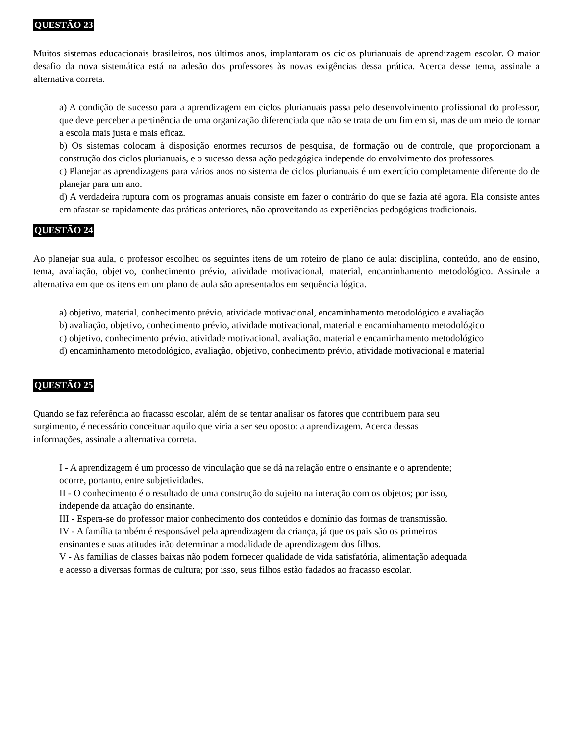QUESTÃO 23
Muitos sistemas educacionais brasileiros, nos últimos anos, implantaram os ciclos plurianuais de aprendizagem escolar. O maior desafio da nova sistemática está na adesão dos professores às novas exigências dessa prática. Acerca desse tema, assinale a alternativa correta.
a) A condição de sucesso para a aprendizagem em ciclos plurianuais passa pelo desenvolvimento profissional do professor, que deve perceber a pertinência de uma organização diferenciada que não se trata de um fim em si, mas de um meio de tornar a escola mais justa e mais eficaz.
b) Os sistemas colocam à disposição enormes recursos de pesquisa, de formação ou de controle, que proporcionam a construção dos ciclos plurianuais, e o sucesso dessa ação pedagógica independe do envolvimento dos professores.
c) Planejar as aprendizagens para vários anos no sistema de ciclos plurianuais é um exercício completamente diferente do de planejar para um ano.
d) A verdadeira ruptura com os programas anuais consiste em fazer o contrário do que se fazia até agora. Ela consiste antes em afastar-se rapidamente das práticas anteriores, não aproveitando as experiências pedagógicas tradicionais.
QUESTÃO 24
Ao planejar sua aula, o professor escolheu os seguintes itens de um roteiro de plano de aula: disciplina, conteúdo, ano de ensino, tema, avaliação, objetivo, conhecimento prévio, atividade motivacional, material, encaminhamento metodológico. Assinale a alternativa em que os itens em um plano de aula são apresentados em sequência lógica.
a) objetivo, material, conhecimento prévio, atividade motivacional, encaminhamento metodológico e avaliação
b) avaliação, objetivo, conhecimento prévio, atividade motivacional, material e encaminhamento metodológico
c) objetivo, conhecimento prévio, atividade motivacional, avaliação, material e encaminhamento metodológico
d) encaminhamento metodológico, avaliação, objetivo, conhecimento prévio, atividade motivacional e material
QUESTÃO 25
Quando se faz referência ao fracasso escolar, além de se tentar analisar os fatores que contribuem para seu
surgimento, é necessário conceituar aquilo que viria a ser seu oposto: a aprendizagem. Acerca dessas
informações, assinale a alternativa correta.
I - A aprendizagem é um processo de vinculação que se dá na relação entre o ensinante e o aprendente;
ocorre, portanto, entre subjetividades.
II - O conhecimento é o resultado de uma construção do sujeito na interação com os objetos; por isso,
independe da atuação do ensinante.
III - Espera-se do professor maior conhecimento dos conteúdos e domínio das formas de transmissão.
IV - A família também é responsável pela aprendizagem da criança, já que os pais são os primeiros
ensinantes e suas atitudes irão determinar a modalidade de aprendizagem dos filhos.
V - As famílias de classes baixas não podem fornecer qualidade de vida satisfatória, alimentação adequada
e acesso a diversas formas de cultura; por isso, seus filhos estão fadados ao fracasso escolar.